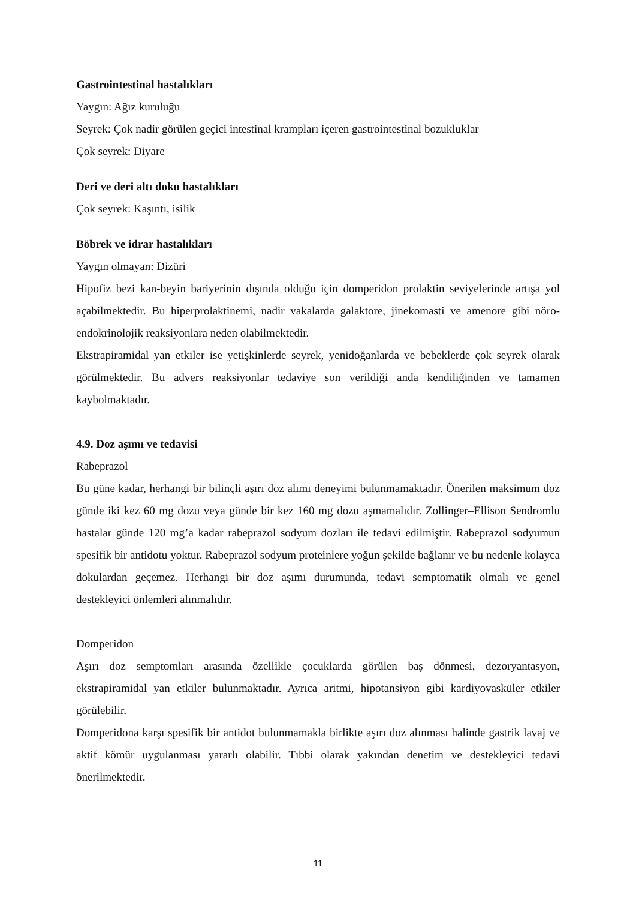Gastrointestinal hastalıkları
Yaygın: Ağız kuruluğu
Seyrek: Çok nadir görülen geçici intestinal krampları içeren gastrointestinal bozukluklar
Çok seyrek: Diyare
Deri ve deri altı doku hastalıkları
Çok seyrek: Kaşıntı, isilik
Böbrek ve idrar hastalıkları
Yaygın olmayan: Dizüri
Hipofiz bezi kan-beyin bariyerinin dışında olduğu için domperidon prolaktin seviyelerinde artışa yol açabilmektedir. Bu hiperprolaktinemi, nadir vakalarda galaktore, jinekomasti ve amenore gibi nöro-endokrinolojik reaksiyonlara neden olabilmektedir.
Ekstrapiramidal yan etkiler ise yetişkinlerde seyrek, yenidoğanlarda ve bebeklerde çok seyrek olarak görülmektedir. Bu advers reaksiyonlar tedaviye son verildiği anda kendiliğinden ve tamamen kaybolmaktadır.
4.9. Doz aşımı ve tedavisi
Rabeprazol
Bu güne kadar, herhangi bir bilinçli aşırı doz alımı deneyimi bulunmamaktadır. Önerilen maksimum doz günde iki kez 60 mg dozu veya günde bir kez 160 mg dozu aşmamalıdır. Zollinger–Ellison Sendromlu hastalar günde 120 mg’a kadar rabeprazol sodyum dozları ile tedavi edilmiştir. Rabeprazol sodyumun spesifik bir antidotu yoktur. Rabeprazol sodyum proteinlere yoğun şekilde bağlanır ve bu nedenle kolayca dokulardan geçemez. Herhangi bir doz aşımı durumunda, tedavi semptomatik olmalı ve genel destekleyici önlemleri alınmalıdır.
Domperidon
Aşırı doz semptomları arasında özellikle çocuklarda görülen baş dönmesi, dezoryantasyon, ekstrapiramidal yan etkiler bulunmaktadır. Ayrıca aritmi, hipotansiyon gibi kardiyovasküler etkiler görülebilir.
Domperidona karşı spesifik bir antidot bulunmamakla birlikte aşırı doz alınması halinde gastrik lavaj ve aktif kömür uygulanması yararlı olabilir. Tıbbi olarak yakından denetim ve destekleyici tedavi önerilmektedir.
11